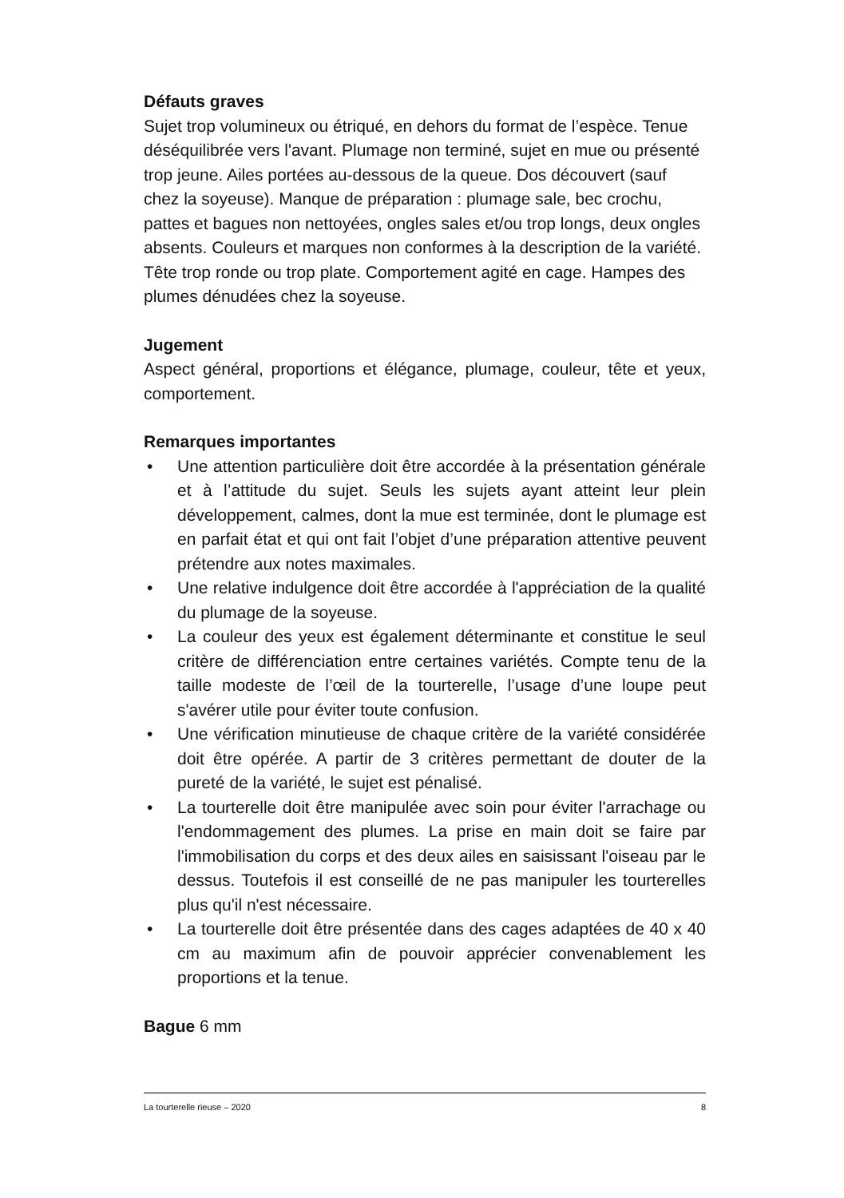Défauts graves
Sujet trop volumineux ou étriqué, en dehors du format de l’espèce. Tenue déséquilibrée vers l'avant. Plumage non terminé, sujet en mue ou présenté trop jeune. Ailes portées au-dessous de la queue. Dos découvert (sauf chez la soyeuse). Manque de préparation : plumage sale, bec crochu, pattes et bagues non nettoyées, ongles sales et/ou trop longs, deux ongles absents. Couleurs et marques non conformes à la description de la variété. Tête trop ronde ou trop plate. Comportement agité en cage. Hampes des plumes dénudées chez la soyeuse.
Jugement
Aspect général, proportions et élégance, plumage, couleur, tête et yeux, comportement.
Remarques importantes
• Une attention particulière doit être accordée à la présentation générale et à l’attitude du sujet. Seuls les sujets ayant atteint leur plein développement, calmes, dont la mue est terminée, dont le plumage est en parfait état et qui ont fait l’objet d’une préparation attentive peuvent prétendre aux notes maximales.
• Une relative indulgence doit être accordée à l'appréciation de la qualité du plumage de la soyeuse.
• La couleur des yeux est également déterminante et constitue le seul critère de différenciation entre certaines variétés. Compte tenu de la taille modeste de l’œil de la tourterelle, l’usage d’une loupe peut s'avérer utile pour éviter toute confusion.
• Une vérification minutieuse de chaque critère de la variété considérée doit être opérée. A partir de 3 critères permettant de douter de la pureté de la variété, le sujet est pénalisé.
• La tourterelle doit être manipulée avec soin pour éviter l'arrachage ou l'endommagement des plumes. La prise en main doit se faire par l'immobilisation du corps et des deux ailes en saisissant l'oiseau par le dessus. Toutefois il est conseillé de ne pas manipuler les tourterelles plus qu'il n'est nécessaire.
• La tourterelle doit être présentée dans des cages adaptées de 40 x 40 cm au maximum afin de pouvoir apprécier convenablement les proportions et la tenue.
Bague 6 mm
La tourterelle rieuse – 2020 8